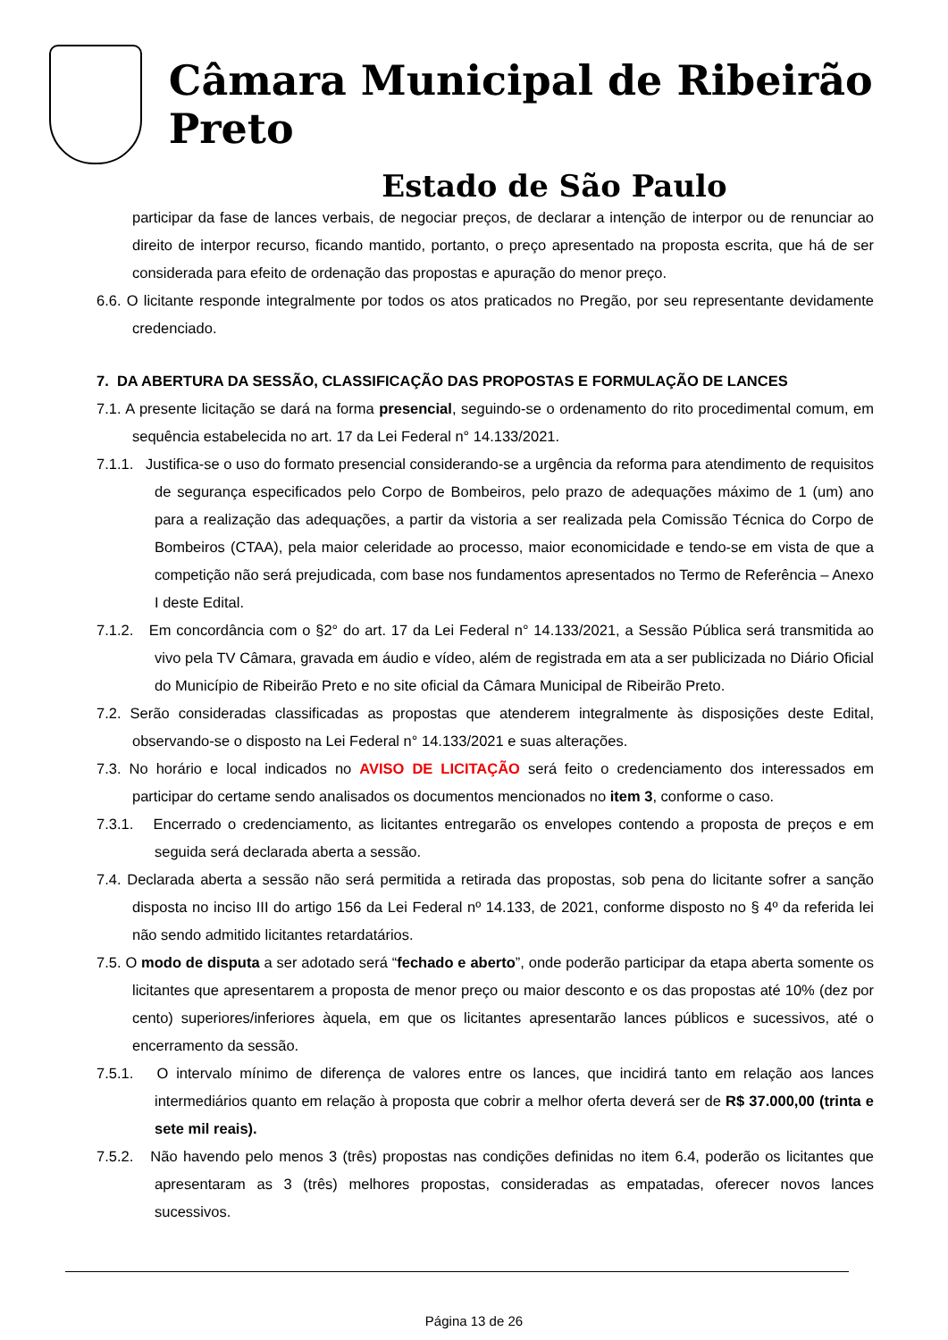Câmara Municipal de Ribeirão Preto
Estado de São Paulo
participar da fase de lances verbais, de negociar preços, de declarar a intenção de interpor ou de renunciar ao direito de interpor recurso, ficando mantido, portanto, o preço apresentado na proposta escrita, que há de ser considerada para efeito de ordenação das propostas e apuração do menor preço.
6.6. O licitante responde integralmente por todos os atos praticados no Pregão, por seu representante devidamente credenciado.
7. DA ABERTURA DA SESSÃO, CLASSIFICAÇÃO DAS PROPOSTAS E FORMULAÇÃO DE LANCES
7.1. A presente licitação se dará na forma presencial, seguindo-se o ordenamento do rito procedimental comum, em sequência estabelecida no art. 17 da Lei Federal n° 14.133/2021.
7.1.1. Justifica-se o uso do formato presencial considerando-se a urgência da reforma para atendimento de requisitos de segurança especificados pelo Corpo de Bombeiros, pelo prazo de adequações máximo de 1 (um) ano para a realização das adequações, a partir da vistoria a ser realizada pela Comissão Técnica do Corpo de Bombeiros (CTAA), pela maior celeridade ao processo, maior economicidade e tendo-se em vista de que a competição não será prejudicada, com base nos fundamentos apresentados no Termo de Referência – Anexo I deste Edital.
7.1.2. Em concordância com o §2° do art. 17 da Lei Federal n° 14.133/2021, a Sessão Pública será transmitida ao vivo pela TV Câmara, gravada em áudio e vídeo, além de registrada em ata a ser publicizada no Diário Oficial do Município de Ribeirão Preto e no site oficial da Câmara Municipal de Ribeirão Preto.
7.2. Serão consideradas classificadas as propostas que atenderem integralmente às disposições deste Edital, observando-se o disposto na Lei Federal n° 14.133/2021 e suas alterações.
7.3. No horário e local indicados no AVISO DE LICITAÇÃO será feito o credenciamento dos interessados em participar do certame sendo analisados os documentos mencionados no item 3, conforme o caso.
7.3.1. Encerrado o credenciamento, as licitantes entregarão os envelopes contendo a proposta de preços e em seguida será declarada aberta a sessão.
7.4. Declarada aberta a sessão não será permitida a retirada das propostas, sob pena do licitante sofrer a sanção disposta no inciso III do artigo 156 da Lei Federal nº 14.133, de 2021, conforme disposto no § 4º da referida lei não sendo admitido licitantes retardatários.
7.5. O modo de disputa a ser adotado será “fechado e aberto”, onde poderão participar da etapa aberta somente os licitantes que apresentarem a proposta de menor preço ou maior desconto e os das propostas até 10% (dez por cento) superiores/inferiores àquela, em que os licitantes apresentarão lances públicos e sucessivos, até o encerramento da sessão.
7.5.1. O intervalo mínimo de diferença de valores entre os lances, que incidirá tanto em relação aos lances intermediários quanto em relação à proposta que cobrir a melhor oferta deverá ser de R$ 37.000,00 (trinta e sete mil reais).
7.5.2. Não havendo pelo menos 3 (três) propostas nas condições definidas no item 6.4, poderão os licitantes que apresentaram as 3 (três) melhores propostas, consideradas as empatadas, oferecer novos lances sucessivos.
Página 13 de 26